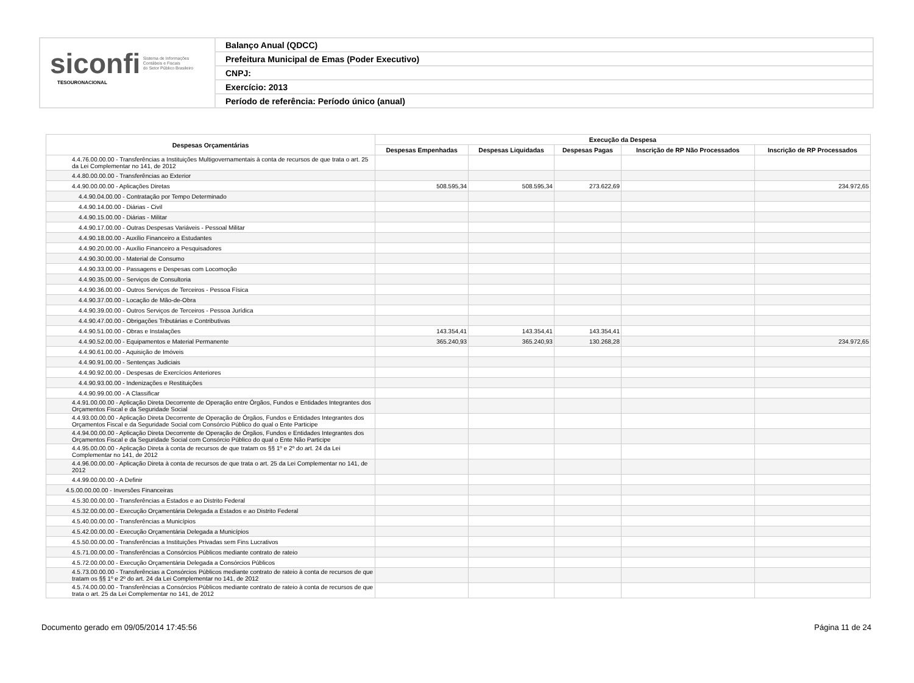siconfi Sistema de Informações
Contábeis e Fiscais
do Setor Público Brasileiro
TESOURONACIONAL
Balanço Anual (QDCC)
Prefeitura Municipal de Emas (Poder Executivo)
CNPJ:
Exercício: 2013
Período de referência: Período único (anual)
| Despesas Orçamentárias | Execução da Despesa | | | | |
| --- | --- | --- | --- | --- | --- |
| | Despesas Empenhadas | Despesas Liquidadas | Despesas Pagas | Inscrição de RP Não Processados | Inscrição de RP Processados |
| 4.4.76.00.00.00 - Transferências a Instituições Multigovernamentais à conta de recursos de que trata o art. 25 da Lei Complementar no 141, de 2012 | | | | | |
| 4.4.80.00.00.00 - Transferências ao Exterior | | | | | |
| 4.4.90.00.00.00 - Aplicações Diretas | 508.595,34 | 508.595,34 | 273.622,69 | | 234.972,65 |
| 4.4.90.04.00.00 - Contratação por Tempo Determinado | | | | | |
| 4.4.90.14.00.00 - Diárias - Civil | | | | | |
| 4.4.90.15.00.00 - Diárias - Militar | | | | | |
| 4.4.90.17.00.00 - Outras Despesas Variáveis - Pessoal Militar | | | | | |
| 4.4.90.18.00.00 - Auxílio Financeiro a Estudantes | | | | | |
| 4.4.90.20.00.00 - Auxílio Financeiro a Pesquisadores | | | | | |
| 4.4.90.30.00.00 - Material de Consumo | | | | | |
| 4.4.90.33.00.00 - Passagens e Despesas com Locomoção | | | | | |
| 4.4.90.35.00.00 - Serviços de Consultoria | | | | | |
| 4.4.90.36.00.00 - Outros Serviços de Terceiros - Pessoa Física | | | | | |
| 4.4.90.37.00.00 - Locação de Mão-de-Obra | | | | | |
| 4.4.90.39.00.00 - Outros Serviços de Terceiros - Pessoa Jurídica | | | | | |
| 4.4.90.47.00.00 - Obrigações Tributárias e Contributivas | | | | | |
| 4.4.90.51.00.00 - Obras e Instalações | 143.354,41 | 143.354,41 | 143.354,41 | | |
| 4.4.90.52.00.00 - Equipamentos e Material Permanente | 365.240,93 | 365.240,93 | 130.268,28 | | 234.972,65 |
| 4.4.90.61.00.00 - Aquisição de Imóveis | | | | | |
| 4.4.90.91.00.00 - Sentenças Judiciais | | | | | |
| 4.4.90.92.00.00 - Despesas de Exercícios Anteriores | | | | | |
| 4.4.90.93.00.00 - Indenizações e Restituições | | | | | |
| 4.4.90.99.00.00 - A Classificar | | | | | |
| 4.4.91.00.00.00 - Aplicação Direta Decorrente de Operação entre Órgãos, Fundos e Entidades Integrantes dos Orçamentos Fiscal e da Seguridade Social | | | | | |
| 4.4.93.00.00.00 - Aplicação Direta Decorrente de Operação de Órgãos, Fundos e Entidades Integrantes dos Orçamentos Fiscal e da Seguridade Social com Consórcio Público do qual o Ente Participe | | | | | |
| 4.4.94.00.00.00 - Aplicação Direta Decorrente de Operação de Órgãos, Fundos e Entidades Integrantes dos Orçamentos Fiscal e da Seguridade Social com Consórcio Público do qual o Ente Não Participe | | | | | |
| 4.4.95.00.00.00 - Aplicação Direta à conta de recursos de que tratam os §§ 1º e 2º do art. 24 da Lei Complementar no 141, de 2012 | | | | | |
| 4.4.96.00.00.00 - Aplicação Direta à conta de recursos de que trata o art. 25 da Lei Complementar no 141, de 2012 | | | | | |
| 4.4.99.00.00.00 - A Definir | | | | | |
| 4.5.00.00.00.00 - Inversões Financeiras | | | | | |
| 4.5.30.00.00.00 - Transferências a Estados e ao Distrito Federal | | | | | |
| 4.5.32.00.00.00 - Execução Orçamentária Delegada a Estados e ao Distrito Federal | | | | | |
| 4.5.40.00.00.00 - Transferências a Municípios | | | | | |
| 4.5.42.00.00.00 - Execução Orçamentária Delegada a Municípios | | | | | |
| 4.5.50.00.00.00 - Transferências a Instituições Privadas sem Fins Lucrativos | | | | | |
| 4.5.71.00.00.00 - Transferências a Consórcios Públicos mediante contrato de rateio | | | | | |
| 4.5.72.00.00.00 - Execução Orçamentária Delegada a Consórcios Públicos | | | | | |
| 4.5.73.00.00.00 - Transferências a Consórcios Públicos mediante contrato de rateio à conta de recursos de que tratam os §§ 1º e 2º do art. 24 da Lei Complementar no 141, de 2012 | | | | | |
| 4.5.74.00.00.00 - Transferências a Consórcios Públicos mediante contrato de rateio à conta de recursos de que trata o art. 25 da Lei Complementar no 141, de 2012 | | | | | |
Documento gerado em 09/05/2014 17:45:56 Página 11 de 24